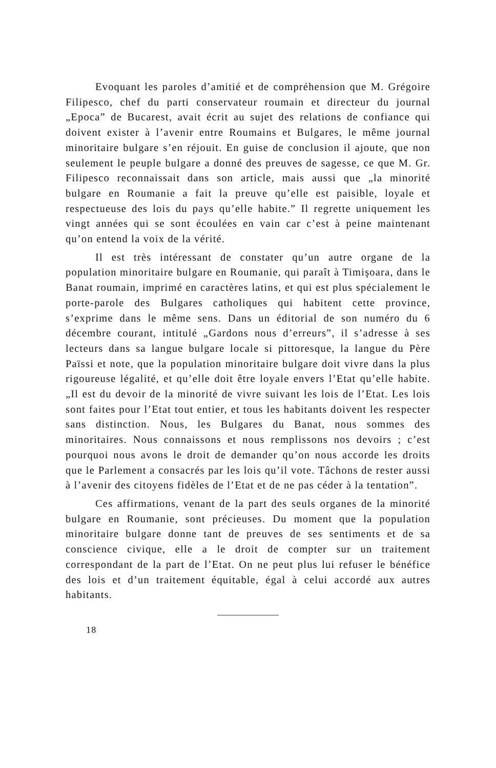Evoquant les paroles d’amitié et de compréhension que M. Grégoire Filipesco, chef du parti conservateur roumain et directeur du journal „Epoca” de Bucarest, avait écrit au sujet des relations de confiance qui doivent exister à l’avenir entre Roumains et Bulgares, le même journal minoritaire bulgare s’en réjouit. En guise de conclusion il ajoute, que non seulement le peuple bulgare a donné des preuves de sagesse, ce que M. Gr. Filipesco reconnaissait dans son article, mais aussi que „la minorité bulgare en Roumanie a fait la preuve qu’elle est paisible, loyale et respectueuse des lois du pays qu’elle habite.” Il regrette uniquement les vingt années qui se sont écoulées en vain car c’est à peine maintenant qu’on entend la voix de la vérité.
Il est très intéressant de constater qu’un autre organe de la population minoritaire bulgare en Roumanie, qui paraît à Timişoara, dans le Banat roumain, imprimé en caractères latins, et qui est plus spécialement le porte-parole des Bulgares catholiques qui habitent cette province, s’exprime dans le même sens. Dans un éditorial de son numéro du 6 décembre courant, intitulé „Gardons nous d’erreurs”, il s’adresse à ses lecteurs dans sa langue bulgare locale si pittoresque, la langue du Père Païssi et note, que la population minoritaire bulgare doit vivre dans la plus rigoureuse légalité, et qu’elle doit être loyale envers l’Etat qu’elle habite. „Il est du devoir de la minorité de vivre suivant les lois de l’Etat. Les lois sont faites pour l’Etat tout entier, et tous les habitants doivent les respecter sans distinction. Nous, les Bulgares du Banat, nous sommes des minoritaires. Nous connaissons et nous remplissons nos devoirs ; c’est pourquoi nous avons le droit de demander qu’on nous accorde les droits que le Parlement a consacrés par les lois qu’il vote. Tâchons de rester aussi à l’avenir des citoyens fidèles de l’Etat et de ne pas céder à la tentation”.
Ces affirmations, venant de la part des seuls organes de la minorité bulgare en Roumanie, sont précieuses. Du moment que la population minoritaire bulgare donne tant de preuves de ses sentiments et de sa conscience civique, elle a le droit de compter sur un traitement correspondant de la part de l’Etat. On ne peut plus lui refuser le bénéfice des lois et d’un traitement équitable, égal à celui accordé aux autres habitants.
18